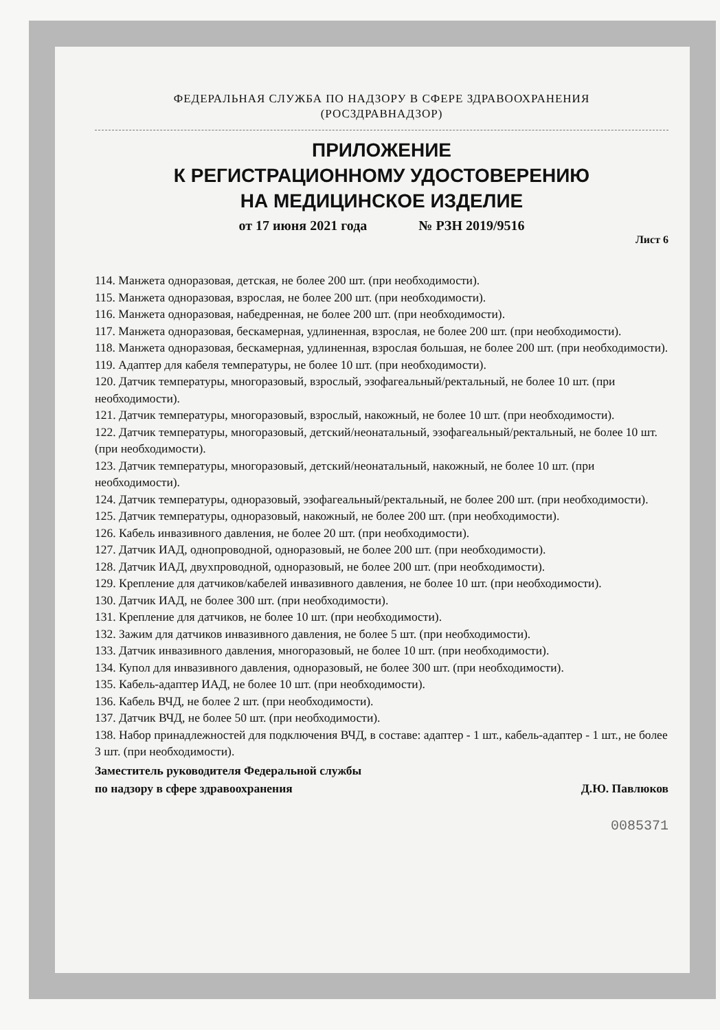ФЕДЕРАЛЬНАЯ СЛУЖБА ПО НАДЗОРУ В СФЕРЕ ЗДРАВООХРАНЕНИЯ
(РОСЗДРАВНАДЗОР)
ПРИЛОЖЕНИЕ
К РЕГИСТРАЦИОННОМУ УДОСТОВЕРЕНИЮ
НА МЕДИЦИНСКОЕ ИЗДЕЛИЕ
от 17 июня 2021 года № РЗН 2019/9516
Лист 6
114. Манжета одноразовая, детская, не более 200 шт. (при необходимости).
115. Манжета одноразовая, взрослая, не более 200 шт. (при необходимости).
116. Манжета одноразовая, набедренная, не более 200 шт. (при необходимости).
117. Манжета одноразовая, бескамерная, удлиненная, взрослая, не более 200 шт. (при необходимости).
118. Манжета одноразовая, бескамерная, удлиненная, взрослая большая, не более 200 шт. (при необходимости).
119. Адаптер для кабеля температуры, не более 10 шт. (при необходимости).
120. Датчик температуры, многоразовый, взрослый, эзофагеальный/ректальный, не более 10 шт. (при необходимости).
121. Датчик температуры, многоразовый, взрослый, накожный, не более 10 шт. (при необходимости).
122. Датчик температуры, многоразовый, детский/неонатальный, эзофагеальный/ректальный, не более 10 шт. (при необходимости).
123. Датчик температуры, многоразовый, детский/неонатальный, накожный, не более 10 шт. (при необходимости).
124. Датчик температуры, одноразовый, эзофагеальный/ректальный, не более 200 шт. (при необходимости).
125. Датчик температуры, одноразовый, накожный, не более 200 шт. (при необходимости).
126. Кабель инвазивного давления, не более 20 шт. (при необходимости).
127. Датчик ИАД, однопроводной, одноразовый, не более 200 шт. (при необходимости).
128. Датчик ИАД, двухпроводной, одноразовый, не более 200 шт. (при необходимости).
129. Крепление для датчиков/кабелей инвазивного давления, не более 10 шт. (при необходимости).
130. Датчик ИАД, не более 300 шт. (при необходимости).
131. Крепление для датчиков, не более 10 шт. (при необходимости).
132. Зажим для датчиков инвазивного давления, не более 5 шт. (при необходимости).
133. Датчик инвазивного давления, многоразовый, не более 10 шт. (при необходимости).
134. Купол для инвазивного давления, одноразовый, не более 300 шт. (при необходимости).
135. Кабель-адаптер ИАД, не более 10 шт. (при необходимости).
136. Кабель ВЧД, не более 2 шт. (при необходимости).
137. Датчик ВЧД, не более 50 шт. (при необходимости).
138. Набор принадлежностей для подключения ВЧД, в составе: адаптер - 1 шт., кабель-адаптер - 1 шт., не более 3 шт. (при необходимости).
Заместитель руководителя Федеральной службы
по надзору в сфере здравоохранения
Д.Ю. Павлюков
0085371